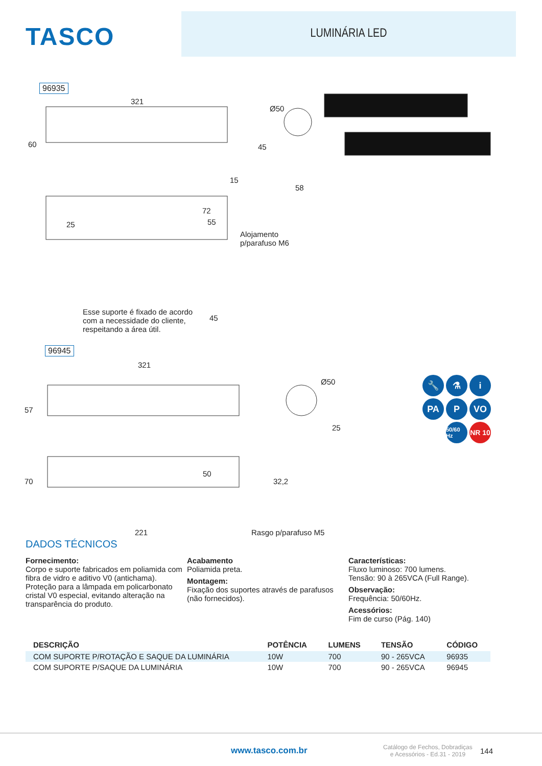TASCO
LUMINÁRIA LED
96935
321
60
15
Ø50
45
58
25
72
55
Alojamento
p/parafuso M6
Esse suporte é fixado de acordo
com a necessidade do cliente,
respeitando a área útil.
45
96945
321
57
50
Ø50
25
70 32,2
221 Rasgo p/parafuso M5
🔧
⚗
i
PA
P
VO
50/60 Hz
NR 10
DADOS TÉCNICOS
Fornecimento:
Corpo e suporte fabricados em poliamida com fibra de vidro e aditivo V0 (antichama). Proteção para a lâmpada em policarbonato cristal V0 especial, evitando alteração na transparência do produto.
Acabamento
Poliamida preta.
Montagem:
Fixação dos suportes através de parafusos (não fornecidos).
Características:
Fluxo luminoso: 700 lumens.
Tensão: 90 à 265VCA (Full Range).
Observação:
Frequência: 50/60Hz.
Acessórios:
Fim de curso (Pág. 140)
| DESCRIÇÃO | POTÊNCIA | LUMENS | TENSÃO | CÓDIGO |
| --- | --- | --- | --- | --- |
| COM SUPORTE P/ROTAÇÃO E SAQUE DA LUMINÁRIA | 10W | 700 | 90 - 265VCA | 96935 |
| COM SUPORTE P/SAQUE DA LUMINÁRIA | 10W | 700 | 90 - 265VCA | 96945 |
www.tasco.com.br Catálogo de Fechos, Dobradiças
e Acessórios - Ed.31 - 2019 144